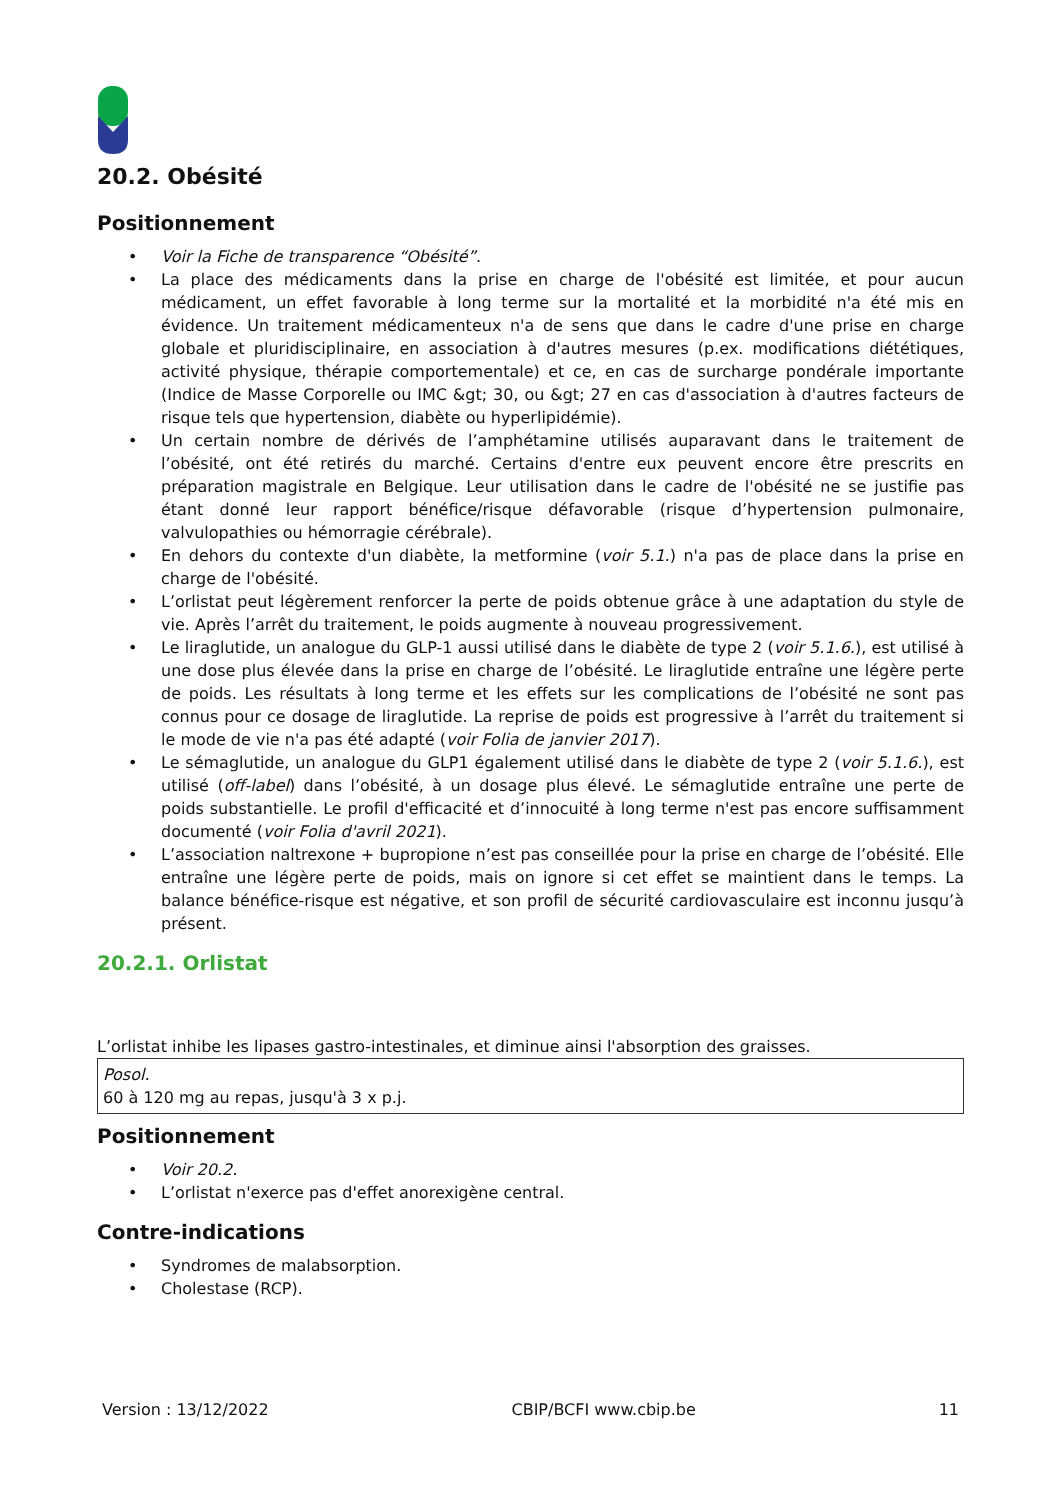20.2. Obésité
Positionnement
• Voir la Fiche de transparence “Obésité”.
• La place des médicaments dans la prise en charge de l'obésité est limitée, et pour aucun médicament, un effet favorable à long terme sur la mortalité et la morbidité n'a été mis en évidence. Un traitement médicamenteux n'a de sens que dans le cadre d'une prise en charge globale et pluridisciplinaire, en association à d'autres mesures (p.ex. modifications diététiques, activité physique, thérapie comportementale) et ce, en cas de surcharge pondérale importante (Indice de Masse Corporelle ou IMC &gt; 30, ou &gt; 27 en cas d'association à d'autres facteurs de risque tels que hypertension, diabète ou hyperlipidémie).
• Un certain nombre de dérivés de l’amphétamine utilisés auparavant dans le traitement de l’obésité, ont été retirés du marché. Certains d'entre eux peuvent encore être prescrits en préparation magistrale en Belgique. Leur utilisation dans le cadre de l'obésité ne se justifie pas étant donné leur rapport bénéfice/risque défavorable (risque d’hypertension pulmonaire, valvulopathies ou hémorragie cérébrale).
• En dehors du contexte d'un diabète, la metformine (voir 5.1.) n'a pas de place dans la prise en charge de l'obésité.
• L’orlistat peut légèrement renforcer la perte de poids obtenue grâce à une adaptation du style de vie. Après l’arrêt du traitement, le poids augmente à nouveau progressivement.
• Le liraglutide, un analogue du GLP-1 aussi utilisé dans le diabète de type 2 (voir 5.1.6.), est utilisé à une dose plus élevée dans la prise en charge de l’obésité. Le liraglutide entraîne une légère perte de poids. Les résultats à long terme et les effets sur les complications de l’obésité ne sont pas connus pour ce dosage de liraglutide. La reprise de poids est progressive à l’arrêt du traitement si le mode de vie n'a pas été adapté (voir Folia de janvier 2017).
• Le sémaglutide, un analogue du GLP1 également utilisé dans le diabète de type 2 (voir 5.1.6.), est utilisé (off-label) dans l’obésité, à un dosage plus élevé. Le sémaglutide entraîne une perte de poids substantielle. Le profil d'efficacité et d’innocuité à long terme n'est pas encore suffisamment documenté (voir Folia d'avril 2021).
• L’association naltrexone + bupropione n’est pas conseillée pour la prise en charge de l’obésité. Elle entraîne une légère perte de poids, mais on ignore si cet effet se maintient dans le temps. La balance bénéfice-risque est négative, et son profil de sécurité cardiovasculaire est inconnu jusqu’à présent.
20.2.1. Orlistat
L’orlistat inhibe les lipases gastro-intestinales, et diminue ainsi l'absorption des graisses.
Posol.
60 à 120 mg au repas, jusqu'à 3 x p.j.
Positionnement
• Voir 20.2.
• L’orlistat n'exerce pas d'effet anorexigène central.
Contre-indications
• Syndromes de malabsorption.
• Cholestase (RCP).
Version : 13/12/2022 CBIP/BCFI www.cbip.be 11